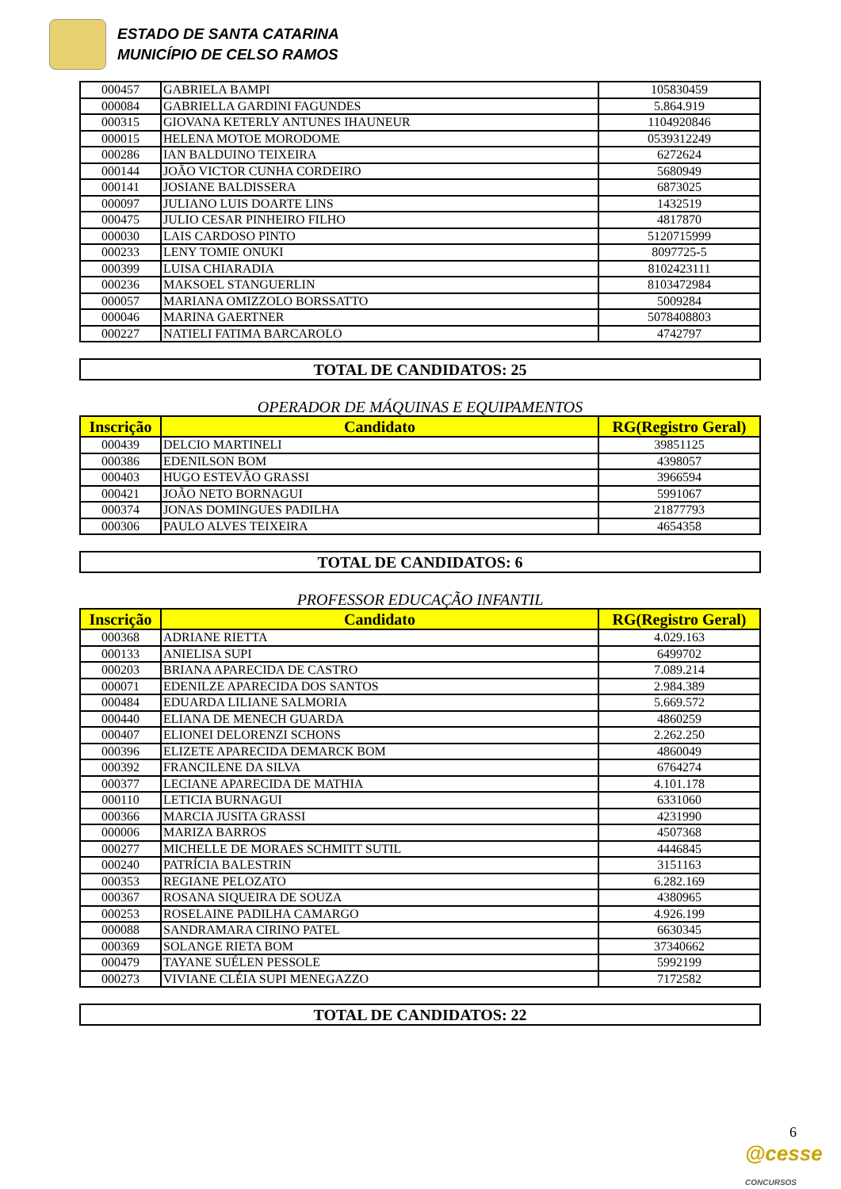ESTADO DE SANTA CATARINA
MUNICÍPIO DE CELSO RAMOS
| 000457 | GABRIELA BAMPI | 105830459 |
| 000084 | GABRIELLA GARDINI FAGUNDES | 5.864.919 |
| 000315 | GIOVANA KETERLY ANTUNES IHAUNEUR | 1104920846 |
| 000015 | HELENA MOTOE MORODOME | 0539312249 |
| 000286 | IAN BALDUINO TEIXEIRA | 6272624 |
| 000144 | JOÃO VICTOR CUNHA CORDEIRO | 5680949 |
| 000141 | JOSIANE BALDISSERA | 6873025 |
| 000097 | JULIANO LUIS DOARTE LINS | 1432519 |
| 000475 | JULIO CESAR PINHEIRO FILHO | 4817870 |
| 000030 | LAIS CARDOSO PINTO | 5120715999 |
| 000233 | LENY TOMIE ONUKI | 8097725-5 |
| 000399 | LUISA CHIARADIA | 8102423111 |
| 000236 | MAKSOEL STANGUERLIN | 8103472984 |
| 000057 | MARIANA OMIZZOLO BORSSATTO | 5009284 |
| 000046 | MARINA GAERTNER | 5078408803 |
| 000227 | NATIELI FATIMA BARCAROLO | 4742797 |
TOTAL DE CANDIDATOS: 25
OPERADOR DE MÁQUINAS E EQUIPAMENTOS
| Inscrição | Candidato | RG(Registro Geral) |
| --- | --- | --- |
| 000439 | DELCIO MARTINELI | 39851125 |
| 000386 | EDENILSON BOM | 4398057 |
| 000403 | HUGO ESTEVÃO GRASSI | 3966594 |
| 000421 | JOÃO NETO BORNAGUI | 5991067 |
| 000374 | JONAS DOMINGUES PADILHA | 21877793 |
| 000306 | PAULO ALVES TEIXEIRA | 4654358 |
TOTAL DE CANDIDATOS: 6
PROFESSOR EDUCAÇÃO INFANTIL
| Inscrição | Candidato | RG(Registro Geral) |
| --- | --- | --- |
| 000368 | ADRIANE RIETTA | 4.029.163 |
| 000133 | ANIELISA SUPI | 6499702 |
| 000203 | BRIANA APARECIDA DE CASTRO | 7.089.214 |
| 000071 | EDENILZE APARECIDA DOS SANTOS | 2.984.389 |
| 000484 | EDUARDA LILIANE SALMORIA | 5.669.572 |
| 000440 | ELIANA DE MENECH GUARDA | 4860259 |
| 000407 | ELIONEI DELORENZI SCHONS | 2.262.250 |
| 000396 | ELIZETE APARECIDA DEMARCK BOM | 4860049 |
| 000392 | FRANCILENE DA SILVA | 6764274 |
| 000377 | LECIANE APARECIDA DE MATHIA | 4.101.178 |
| 000110 | LETICIA BURNAGUI | 6331060 |
| 000366 | MARCIA JUSITA GRASSI | 4231990 |
| 000006 | MARIZA BARROS | 4507368 |
| 000277 | MICHELLE DE MORAES SCHMITT SUTIL | 4446845 |
| 000240 | PATRÍCIA BALESTRIN | 3151163 |
| 000353 | REGIANE PELOZATO | 6.282.169 |
| 000367 | ROSANA SIQUEIRA DE SOUZA | 4380965 |
| 000253 | ROSELAINE PADILHA CAMARGO | 4.926.199 |
| 000088 | SANDRAMARA CIRINO PATEL | 6630345 |
| 000369 | SOLANGE RIETA BOM | 37340662 |
| 000479 | TAYANE SUÉLEN PESSOLE | 5992199 |
| 000273 | VIVIANE CLÉIA SUPI MENEGAZZO | 7172582 |
TOTAL DE CANDIDATOS: 22
6
@cesse CONCURSOS